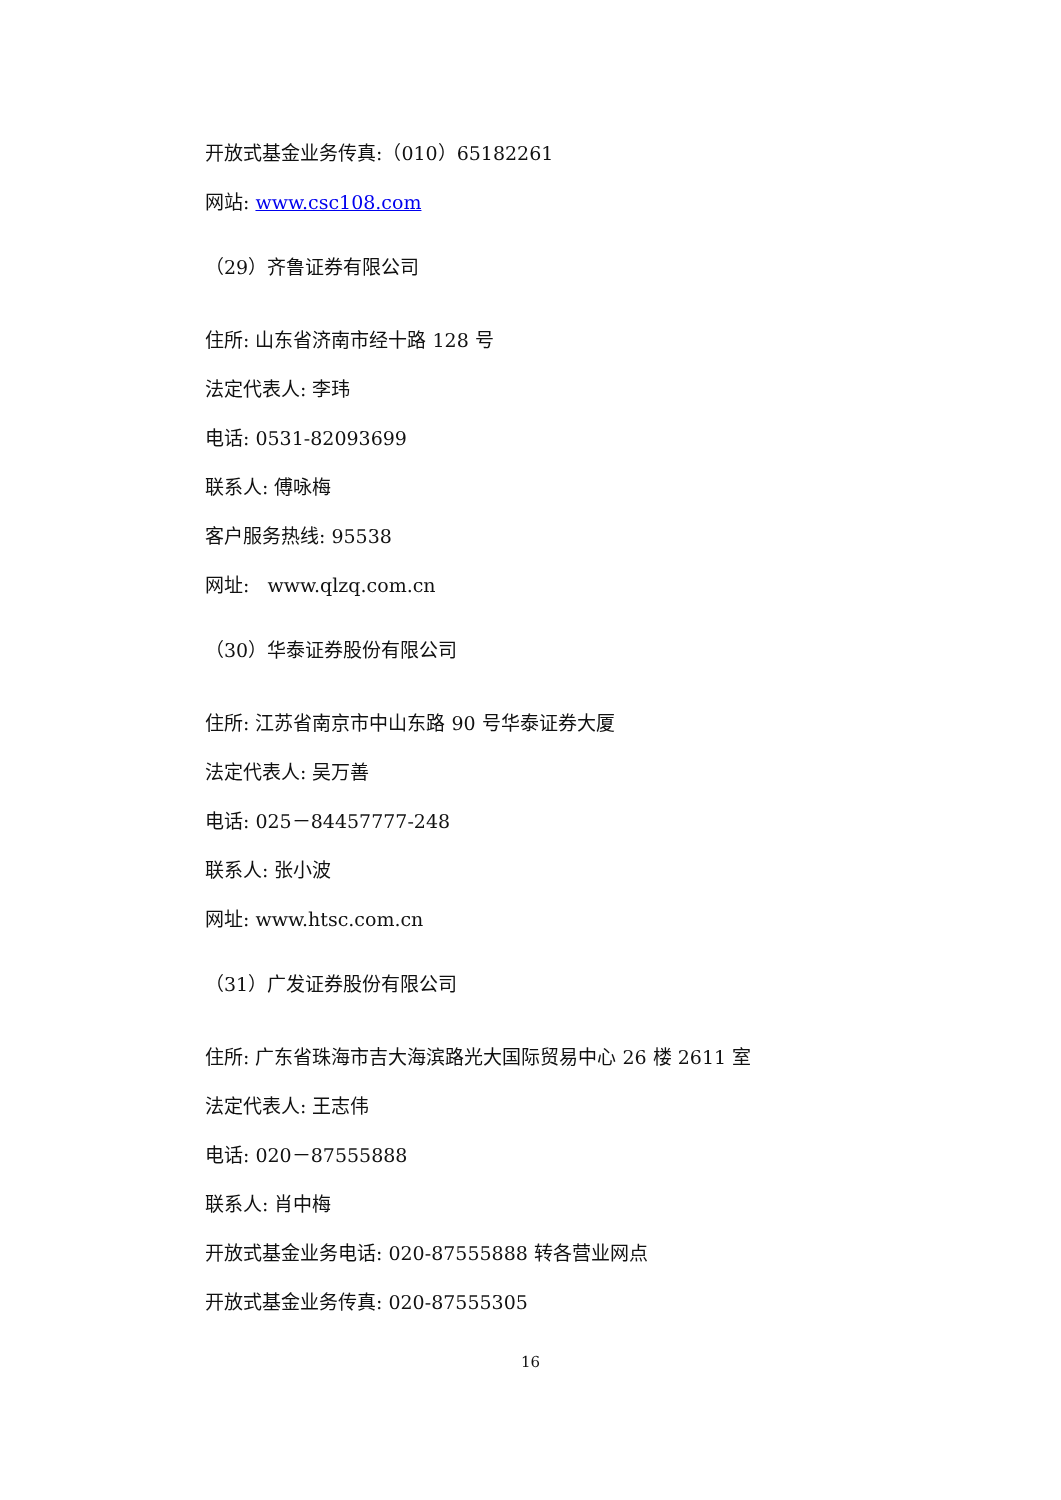开放式基金业务传真:（010）65182261
网站: www.csc108.com
（29）齐鲁证券有限公司
住所: 山东省济南市经十路 128 号
法定代表人: 李玮
电话: 0531-82093699
联系人: 傅咏梅
客户服务热线: 95538
网址: www.qlzq.com.cn
（30）华泰证券股份有限公司
住所: 江苏省南京市中山东路 90 号华泰证券大厦
法定代表人: 吴万善
电话: 025－84457777-248
联系人: 张小波
网址: www.htsc.com.cn
（31）广发证券股份有限公司
住所: 广东省珠海市吉大海滨路光大国际贸易中心 26 楼 2611 室
法定代表人: 王志伟
电话: 020－87555888
联系人: 肖中梅
开放式基金业务电话: 020-87555888 转各营业网点
开放式基金业务传真: 020-87555305
16